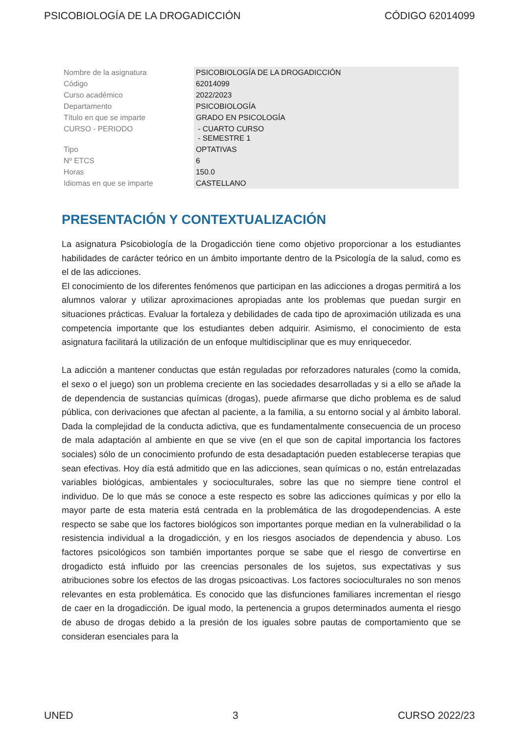PSICOBIOLOGÍA DE LA DROGADICCIÓN CÓDIGO 62014099
| Nombre de la asignatura | PSICOBIOLOGÍA DE LA DROGADICCIÓN |
| Código | 62014099 |
| Curso académico | 2022/2023 |
| Departamento | PSICOBIOLOGÍA |
| Título en que se imparte | GRADO EN PSICOLOGÍA |
| CURSO - PERIODO | - CUARTO CURSO - SEMESTRE 1 |
| Tipo | OPTATIVAS |
| Nº ETCS | 6 |
| Horas | 150.0 |
| Idiomas en que se imparte | CASTELLANO |
PRESENTACIÓN Y CONTEXTUALIZACIÓN
La asignatura Psicobiología de la Drogadicción tiene como objetivo proporcionar a los estudiantes habilidades de carácter teórico en un ámbito importante dentro de la Psicología de la salud, como es el de las adicciones.
El conocimiento de los diferentes fenómenos que participan en las adicciones a drogas permitirá a los alumnos valorar y utilizar aproximaciones apropiadas ante los problemas que puedan surgir en situaciones prácticas. Evaluar la fortaleza y debilidades de cada tipo de aproximación utilizada es una competencia importante que los estudiantes deben adquirir. Asimismo, el conocimiento de esta asignatura facilitará la utilización de un enfoque multidisciplinar que es muy enriquecedor.
La adicción a mantener conductas que están reguladas por reforzadores naturales (como la comida, el sexo o el juego) son un problema creciente en las sociedades desarrolladas y si a ello se añade la de dependencia de sustancias químicas (drogas), puede afirmarse que dicho problema es de salud pública, con derivaciones que afectan al paciente, a la familia, a su entorno social y al ámbito laboral. Dada la complejidad de la conducta adictiva, que es fundamentalmente consecuencia de un proceso de mala adaptación al ambiente en que se vive (en el que son de capital importancia los factores sociales) sólo de un conocimiento profundo de esta desadaptación pueden establecerse terapias que sean efectivas. Hoy día está admitido que en las adicciones, sean químicas o no, están entrelazadas variables biológicas, ambientales y socioculturales, sobre las que no siempre tiene control el individuo. De lo que más se conoce a este respecto es sobre las adicciones químicas y por ello la mayor parte de esta materia está centrada en la problemática de las drogodependencias. A este respecto se sabe que los factores biológicos son importantes porque median en la vulnerabilidad o la resistencia individual a la drogadicción, y en los riesgos asociados de dependencia y abuso. Los factores psicológicos son también importantes porque se sabe que el riesgo de convertirse en drogadicto está influido por las creencias personales de los sujetos, sus expectativas y sus atribuciones sobre los efectos de las drogas psicoactivas. Los factores socioculturales no son menos relevantes en esta problemática. Es conocido que las disfunciones familiares incrementan el riesgo de caer en la drogadicción. De igual modo, la pertenencia a grupos determinados aumenta el riesgo de abuso de drogas debido a la presión de los iguales sobre pautas de comportamiento que se consideran esenciales para la
UNED 3 CURSO 2022/23